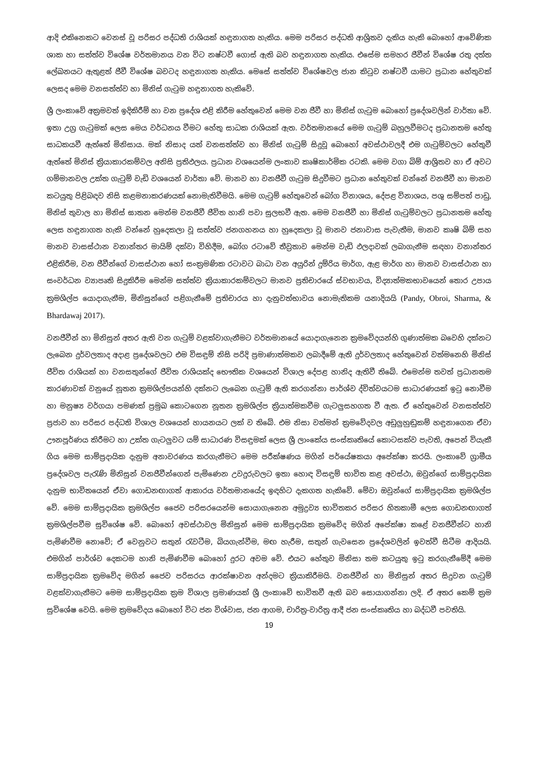ආදි එකිනෙකට වෙනස් වූ පරිසර පද්ධති රාශියක් හඳුනාගත හැකිය. මෙම පරිසර පද්ධති ආශ්‍රිතව දැකිය හැකි බොහෝ ආවේණික ශාක හා සත්ත්ව විශේෂ වර්තමානය වන විට නෂ්ටවී ගොස් ඇති බව හඳුනාගත හැකිය. එසේම සමහර ජීවීන් විශේෂ රතු දත්ත ලේඛනයට ඇතුළත් ජීවී විශේෂ බවටද හඳුනාගත හැකිය. මෙසේ සත්ත්ව විශේෂවල ජාන කිටුව නෂ්ටවී යාමට ප්‍රධාන හේතුවක් ලෙසද මෙම වනසත්ත්ව හා මිනිස් ගැටුම හඳුනාගත හැකිවේ.
ශ්‍රී ලංකාවේ අක්‍රමවත් ඉදිකිරීම් හා වන ප්‍රදේශ එළි කිරීම හේතුවෙන් මෙම වන ජීවී හා මිනිස් ගැටුම බොහෝ ප්‍රදේශවලින් වාර්තා වේ. ඉතා උග්‍ර ගැටුමක් ලෙස මෙය වර්ධනය වීමට හේතු සාධක රාශියක් ඇත. වර්තමානයේ මෙම ගැටුම් බහුලවීමටද ප්‍රධානතම හේතු සාධකයවී ඇත්තේ මිනිසාය. මක් නිසාද යත් වනසත්ත්ව හා මිනිස් ගැටුම් සිදුවූ බොහෝ අවස්ථාවලදී එම ගැටුම්වලට හේතුවී ඇත්තේ මිනිස් ක්‍රියාකාරකම්වල අනිසි ප්‍රතිඵලය. ප්‍රධාන වශයෙන්ම ලංකාව කෘෂිකාර්මික රටකි. මෙම වගා බිම් ආශ්‍රිතව හා ඒ අවට ගම්මානවල උක්ත ගැටුම් වැඩි වශයෙන් වාර්තා වේ. මානව හා වනජීවී ගැටුම සිදුවීමට ප්‍රධාන හේතුවක් වන්නේ වනජීවී හා මානව කටයුතු පිළිබඳව නිසි කළමනාකරණයක් නොමැතිවීමයි. මෙම ගැටුම් හේතුවෙන් බෝග විනාශය, දේපළ විනාශය, පශු සම්පත් පාඩු, මිනිස් තුවාල හා මිනිස් ඝාතන මෙන්ම වනජීවී ජීවිත හානි පවා සුලභවී ඇත. මෙම වනජීවී හා මිනිස් ගැටුම්වලට ප්‍රධානතම හේතු ලෙස හඳුනාගත හැකි වන්නේ හුදෙකලා වූ සත්ත්ව ජනගහනය හා හුදෙකලා වූ මානව ජනාවාස පැවැතීම, මානව කෘෂි බිම් සහ මානව වාසස්ථාන වනාන්තර මායිම් දක්වා විහිදීම, බෝග රටාවේ තීව්‍රතාව මෙන්ම වැඩි ඵලදාවක් ලබාගැනීම සඳහා වනාන්තර එළිකිරීම, වන ජීවීන්ගේ වාසස්ථාන හෝ සංක්‍රමණික රටාවට බාධා වන අයුරින් දුම්රිය මාර්ග, ඇළ මාර්ග හා මානව වාසස්ථාන හා සංවර්ධන ව්‍යාපෘති සිදුකිරීම මෙන්ම සත්ත්ව ක්‍රියාකාරකම්වලට මානව ප්‍රතිචාරයේ ස්වභාවය, විද්‍යාත්මකභාවයෙන් තොර උපාය ක්‍රමශිල්ප යොදාගැනීම, මිනිසුන්ගේ පළිගැනීමේ ප්‍රතිචාරය හා දැනුවත්භාවය නොමැතිකම යනාදියයි (Pandy, Obroi, Sharma, & Bhardawaj 2017).
වනජීවීන් හා මිනිසුන් අතර ඇති වන ගැටුම් වළක්වාගැනීමට වර්තමානයේ යොදාගැනෙන ක්‍රමවේදයන්හි ගුණාත්මක බවෙහි දක්නට ලැබෙන දුර්වලතාද අදාළ ප්‍රදේශවලට එම විසඳුම් නිසි පරිදි ප්‍රමාණාත්මකව ලබාදීමේ ඇති දුර්වලතාද හේතුවෙන් වත්මනෙහි මිනිස් ජීවිත රාශියක් හා වනසතුන්ගේ ජීවිත රාශියක්ද භෞතික වශයෙන් විශාල දේපළ හානිද ඇතිවී තිබේ. එමෙන්ම තවත් ප්‍රධානතම කාරණාවක් වනුයේ නූතන ක්‍රමශිල්පයන්හි දක්නට ලැබෙන ගැටුම් ඇති කරගන්නා පාර්ශ්ව ද්විත්වයටම සාධාරණයක් ඉටු නොවීම හා මනුෂ්‍ය වර්ගයා පමණක් ප්‍රමුඛ කොටගෙන නූතන ක්‍රමශිල්ප ක්‍රියාත්මකවීම ගැටලුසහගත වී ඇත. ඒ හේතුවෙන් වනසත්ත්ව ප්‍රජාව හා පරිසර පද්ධති විශාල වශයෙන් හායනයට ලක් ව තිබේ. එම නිසා වත්මන් ක්‍රමවේදවල අඩුලුහුඬුකම් හඳුනාගෙන ඒවා ඌනපූර්ණය කිරීමට හා උක්ත ගැටලුවට යම් සාධාරණ විසඳුමක් ලෙස ශ්‍රී ලාංකේය සංස්කෘතියේ කොටසක්ව පැවති, අපෙන් වියැකී ගිය මෙම සාම්ප්‍රදායික දැනුම අනාවරණය කරගැනීමට මෙම පරීක්ෂණය මගින් පර්යේෂකයා අපේක්ෂා කරයි. ලංකාවේ ග්‍රාමීය ප්‍රදේශවල පැරැණි මිනිසුන් වනජීවීන්ගෙන් පැමිණෙන උවදුරුවලට ඉතා හොඳ විසඳුම් භාවිත කළ අවස්ථා, ඔවුන්ගේ සාම්ප්‍රදායික දැනුම භාවිතයෙන් ඒවා ගොඩනඟාගත් ආකාරය වර්තමානයේද ඉඳහිට දැකගත හැකිවේ. මේවා ඔවුන්ගේ සාම්ප්‍රදායික ක්‍රමශිල්ප වේ. මෙම සාම්ප්‍රදායික ක්‍රමශිල්ප ජෛව පරිසරයෙන්ම සොයාගැනෙන අමුද්‍රව්‍ය භාවිතකර පරිසර හිතකාමී ලෙස ගොඩනඟාගත් ක්‍රමශිල්පවීම සුවිශේෂ වේ. බොහෝ අවස්ථාවල මිනිසුන් මෙම සාම්ප්‍රදායික ක්‍රමවේද මගින් අපේක්ෂා කළේ වනජීවීන්ට හානි පැමිණවීම නොවේ; ඒ වෙනුවට සතුන් රැවටීම, බියගැන්වීම, මඟ හැරීම, සතුන් ගැවසෙන ප්‍රදේශවලින් ඉවත්වී සිටීම ආදියයි. එමගින් පාර්ශ්ව දෙකටම හානි පැමිණවීම බොහෝ දුරට අවම වේ. එයට හේතුව මිනිසා තම කටයුතු ඉටු කරගැනීමේදී මෙම සාම්ප්‍රදායික ක්‍රමවේද මගින් ජෛව පරිසරය ආරක්ෂාවන අන්දමට ක්‍රියාකිරීමයි. වනජීවීන් හා මිනිසුන් අතර සිදුවන ගැටුම් වළක්වාගැනීමට මෙම සාම්ප්‍රදායික ක්‍රම විශාල ප්‍රමාණයක් ශ්‍රී ලංකාවේ භාවිතවී ඇති බව සොයාගන්නා ලදි. ඒ අතර කෙම් ක්‍රම සුවිශේෂ වෙයි. මෙම ක්‍රමවේදය බොහෝ විට ජන විශ්වාස, ජන ආගම, චාරිත්‍ර-වාරිත්‍ර ආදී ජන සංස්කෘතිය හා බද්ධවී පවතියි.
19